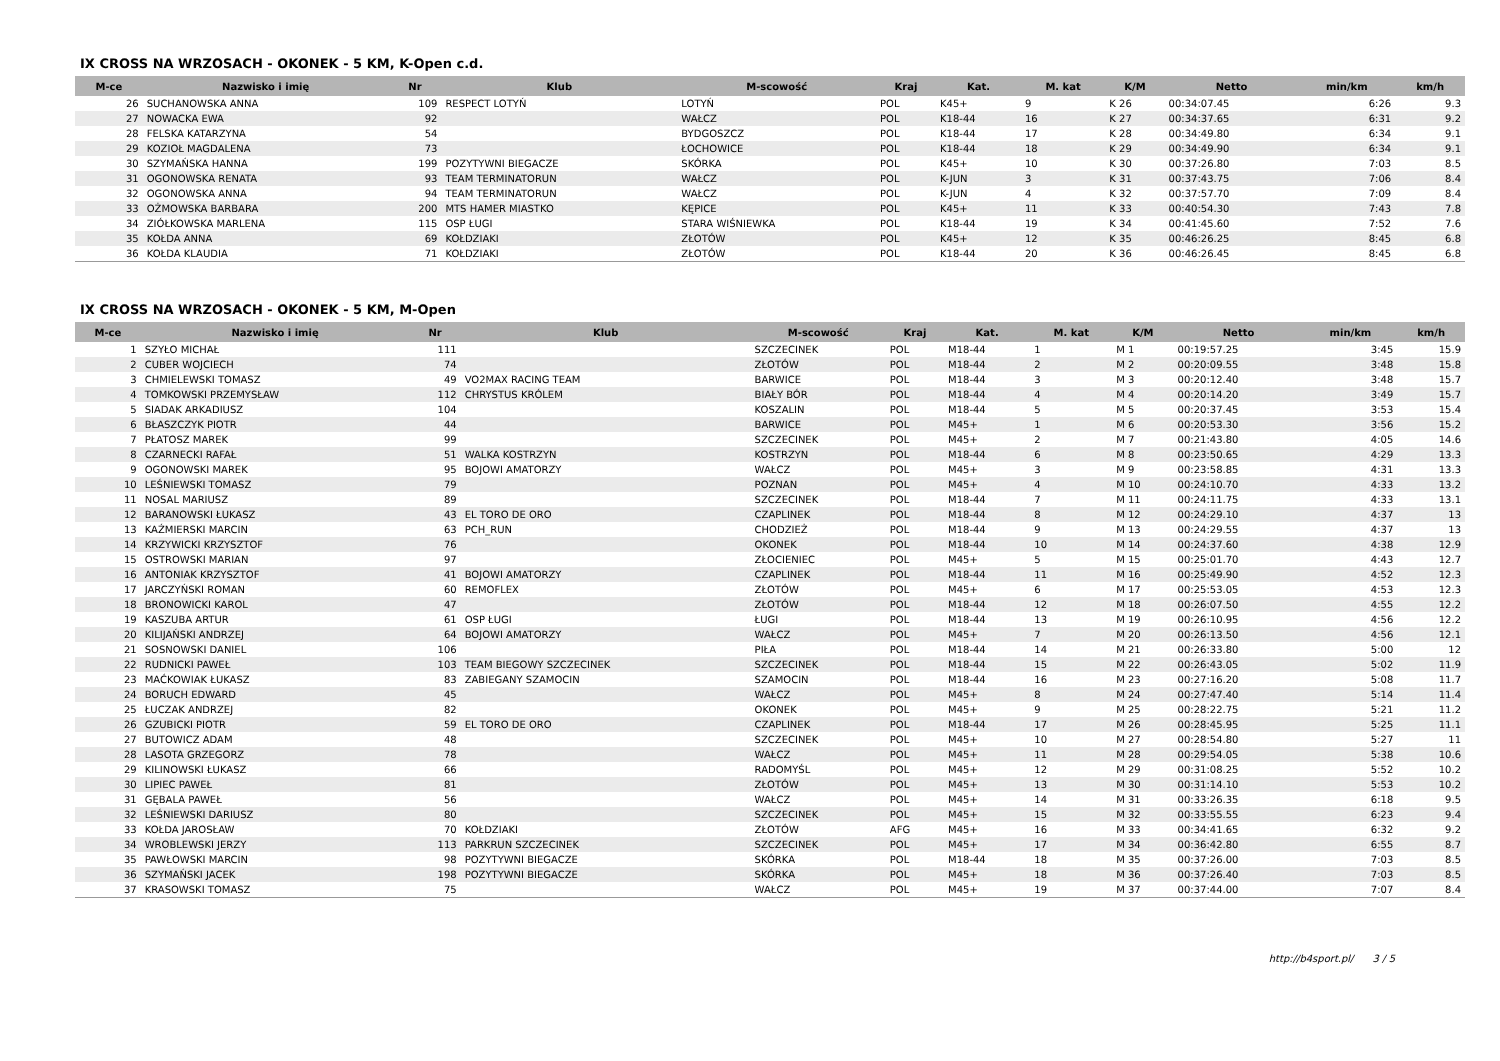IX CROSS NA WRZOSACH - OKONEK - 5 KM, K-Open c.d.
| M-ce | Nazwisko i imię | Nr | Klub | M-scowość | Kraj | Kat. | M. kat | K/M | Netto | min/km | km/h |
| --- | --- | --- | --- | --- | --- | --- | --- | --- | --- | --- | --- |
| 26 | SUCHANOWSKA ANNA | 109 | RESPECT LOTYŃ | LOTYŃ | POL | K45+ | 9 | K 26 | 00:34:07.45 | 6:26 | 9.3 |
| 27 | NOWACKA EWA | 92 | | WAŁCZ | POL | K18-44 | 16 | K 27 | 00:34:37.65 | 6:31 | 9.2 |
| 28 | FELSKA KATARZYNA | 54 | | BYDGOSZCZ | POL | K18-44 | 17 | K 28 | 00:34:49.80 | 6:34 | 9.1 |
| 29 | KOZIOŁ MAGDALENA | 73 | | ŁOCHOWICE | POL | K18-44 | 18 | K 29 | 00:34:49.90 | 6:34 | 9.1 |
| 30 | SZYMAŃSKA HANNA | 199 | POZYTYWNI BIEGACZE | SKÓRKA | POL | K45+ | 10 | K 30 | 00:37:26.80 | 7:03 | 8.5 |
| 31 | OGONOWSKA RENATA | 93 | TEAM TERMINATORUN | WAŁCZ | POL | K-JUN | 3 | K 31 | 00:37:43.75 | 7:06 | 8.4 |
| 32 | OGONOWSKA ANNA | 94 | TEAM TERMINATORUN | WAŁCZ | POL | K-JUN | 4 | K 32 | 00:37:57.70 | 7:09 | 8.4 |
| 33 | OŻMOWSKA BARBARA | 200 | MTS HAMER MIASTKO | KĘPICE | POL | K45+ | 11 | K 33 | 00:40:54.30 | 7:43 | 7.8 |
| 34 | ZIÓŁKOWSKA MARLENA | 115 | OSP ŁUGI | STARA WIŚNIEWKA | POL | K18-44 | 19 | K 34 | 00:41:45.60 | 7:52 | 7.6 |
| 35 | KOŁDA ANNA | 69 | KOŁDZIAKI | ZŁOTÓW | POL | K45+ | 12 | K 35 | 00:46:26.25 | 8:45 | 6.8 |
| 36 | KOŁDA KLAUDIA | 71 | KOŁDZIAKI | ZŁOTÓW | POL | K18-44 | 20 | K 36 | 00:46:26.45 | 8:45 | 6.8 |
IX CROSS NA WRZOSACH - OKONEK - 5 KM, M-Open
| M-ce | Nazwisko i imię | Nr | Klub | M-scowość | Kraj | Kat. | M. kat | K/M | Netto | min/km | km/h |
| --- | --- | --- | --- | --- | --- | --- | --- | --- | --- | --- | --- |
| 1 | SZYŁO MICHAŁ | 111 | | SZCZECINEK | POL | M18-44 | 1 | M 1 | 00:19:57.25 | 3:45 | 15.9 |
| 2 | CUBER WOJCIECH | 74 | | ZŁOTÓW | POL | M18-44 | 2 | M 2 | 00:20:09.55 | 3:48 | 15.8 |
| 3 | CHMIELEWSKI TOMASZ | 49 | VO2MAX RACING TEAM | BARWICE | POL | M18-44 | 3 | M 3 | 00:20:12.40 | 3:48 | 15.7 |
| 4 | TOMKOWSKI PRZEMYSŁAW | 112 | CHRYSTUS KRÓLEM | BIAŁY BÓR | POL | M18-44 | 4 | M 4 | 00:20:14.20 | 3:49 | 15.7 |
| 5 | SIADAK ARKADIUSZ | 104 | | KOSZALIN | POL | M18-44 | 5 | M 5 | 00:20:37.45 | 3:53 | 15.4 |
| 6 | BŁASZCZYK PIOTR | 44 | | BARWICE | POL | M45+ | 1 | M 6 | 00:20:53.30 | 3:56 | 15.2 |
| 7 | PŁATOSZ MAREK | 99 | | SZCZECINEK | POL | M45+ | 2 | M 7 | 00:21:43.80 | 4:05 | 14.6 |
| 8 | CZARNECKI RAFAŁ | 51 | WALKA KOSTRZYN | KOSTRZYN | POL | M18-44 | 6 | M 8 | 00:23:50.65 | 4:29 | 13.3 |
| 9 | OGONOWSKI MAREK | 95 | BOJOWI AMATORZY | WAŁCZ | POL | M45+ | 3 | M 9 | 00:23:58.85 | 4:31 | 13.3 |
| 10 | LEŚNIEWSKI TOMASZ | 79 | | POZNAN | POL | M45+ | 4 | M 10 | 00:24:10.70 | 4:33 | 13.2 |
| 11 | NOSAL MARIUSZ | 89 | | SZCZECINEK | POL | M18-44 | 7 | M 11 | 00:24:11.75 | 4:33 | 13.1 |
| 12 | BARANOWSKI ŁUKASZ | 43 | EL TORO DE ORO | CZAPLINEK | POL | M18-44 | 8 | M 12 | 00:24:29.10 | 4:37 | 13 |
| 13 | KAŹMIERSKI MARCIN | 63 | PCH_RUN | CHODZIEŻ | POL | M18-44 | 9 | M 13 | 00:24:29.55 | 4:37 | 13 |
| 14 | KRZYWICKI KRZYSZTOF | 76 | | OKONEK | POL | M18-44 | 10 | M 14 | 00:24:37.60 | 4:38 | 12.9 |
| 15 | OSTROWSKI MARIAN | 97 | | ZŁOCIENIEC | POL | M45+ | 5 | M 15 | 00:25:01.70 | 4:43 | 12.7 |
| 16 | ANTONIAK KRZYSZTOF | 41 | BOJOWI AMATORZY | CZAPLINEK | POL | M18-44 | 11 | M 16 | 00:25:49.90 | 4:52 | 12.3 |
| 17 | JARCZYŃSKI ROMAN | 60 | REMOFLEX | ZŁOTÓW | POL | M45+ | 6 | M 17 | 00:25:53.05 | 4:53 | 12.3 |
| 18 | BRONOWICKI KAROL | 47 | | ZŁOTÓW | POL | M18-44 | 12 | M 18 | 00:26:07.50 | 4:55 | 12.2 |
| 19 | KASZUBA ARTUR | 61 | OSP ŁUGI | ŁUGI | POL | M18-44 | 13 | M 19 | 00:26:10.95 | 4:56 | 12.2 |
| 20 | KILIJAŃSKI ANDRZEJ | 64 | BOJOWI AMATORZY | WAŁCZ | POL | M45+ | 7 | M 20 | 00:26:13.50 | 4:56 | 12.1 |
| 21 | SOSNOWSKI DANIEL | 106 | | PIŁA | POL | M18-44 | 14 | M 21 | 00:26:33.80 | 5:00 | 12 |
| 22 | RUDNICKI PAWEŁ | 103 | TEAM BIEGOWY SZCZECINEK | SZCZECINEK | POL | M18-44 | 15 | M 22 | 00:26:43.05 | 5:02 | 11.9 |
| 23 | MAĆKOWIAK ŁUKASZ | 83 | ZABIEGANY SZAMOCIN | SZAMOCIN | POL | M18-44 | 16 | M 23 | 00:27:16.20 | 5:08 | 11.7 |
| 24 | BORUCH EDWARD | 45 | | WAŁCZ | POL | M45+ | 8 | M 24 | 00:27:47.40 | 5:14 | 11.4 |
| 25 | ŁUCZAK ANDRZEJ | 82 | | OKONEK | POL | M45+ | 9 | M 25 | 00:28:22.75 | 5:21 | 11.2 |
| 26 | GZUBICKI PIOTR | 59 | EL TORO DE ORO | CZAPLINEK | POL | M18-44 | 17 | M 26 | 00:28:45.95 | 5:25 | 11.1 |
| 27 | BUTOWICZ ADAM | 48 | | SZCZECINEK | POL | M45+ | 10 | M 27 | 00:28:54.80 | 5:27 | 11 |
| 28 | LASOTA GRZEGORZ | 78 | | WAŁCZ | POL | M45+ | 11 | M 28 | 00:29:54.05 | 5:38 | 10.6 |
| 29 | KILINOWSKI ŁUKASZ | 66 | | RADOMYŚL | POL | M45+ | 12 | M 29 | 00:31:08.25 | 5:52 | 10.2 |
| 30 | LIPIEC PAWEŁ | 81 | | ZŁOTÓW | POL | M45+ | 13 | M 30 | 00:31:14.10 | 5:53 | 10.2 |
| 31 | GĘBALA PAWEŁ | 56 | | WAŁCZ | POL | M45+ | 14 | M 31 | 00:33:26.35 | 6:18 | 9.5 |
| 32 | LEŚNIEWSKI DARIUSZ | 80 | | SZCZECINEK | POL | M45+ | 15 | M 32 | 00:33:55.55 | 6:23 | 9.4 |
| 33 | KOŁDA JAROSŁAW | 70 | KOŁDZIAKI | ZŁOTÓW | AFG | M45+ | 16 | M 33 | 00:34:41.65 | 6:32 | 9.2 |
| 34 | WROBLEWSKI JERZY | 113 | PARKRUN SZCZECINEK | SZCZECINEK | POL | M45+ | 17 | M 34 | 00:36:42.80 | 6:55 | 8.7 |
| 35 | PAWŁOWSKI MARCIN | 98 | POZYTYWNI BIEGACZE | SKÓRKA | POL | M18-44 | 18 | M 35 | 00:37:26.00 | 7:03 | 8.5 |
| 36 | SZYMAŃSKI JACEK | 198 | POZYTYWNI BIEGACZE | SKÓRKA | POL | M45+ | 18 | M 36 | 00:37:26.40 | 7:03 | 8.5 |
| 37 | KRASOWSKI TOMASZ | 75 | | WAŁCZ | POL | M45+ | 19 | M 37 | 00:37:44.00 | 7:07 | 8.4 |
http://b4sport.pl/ 3 / 5